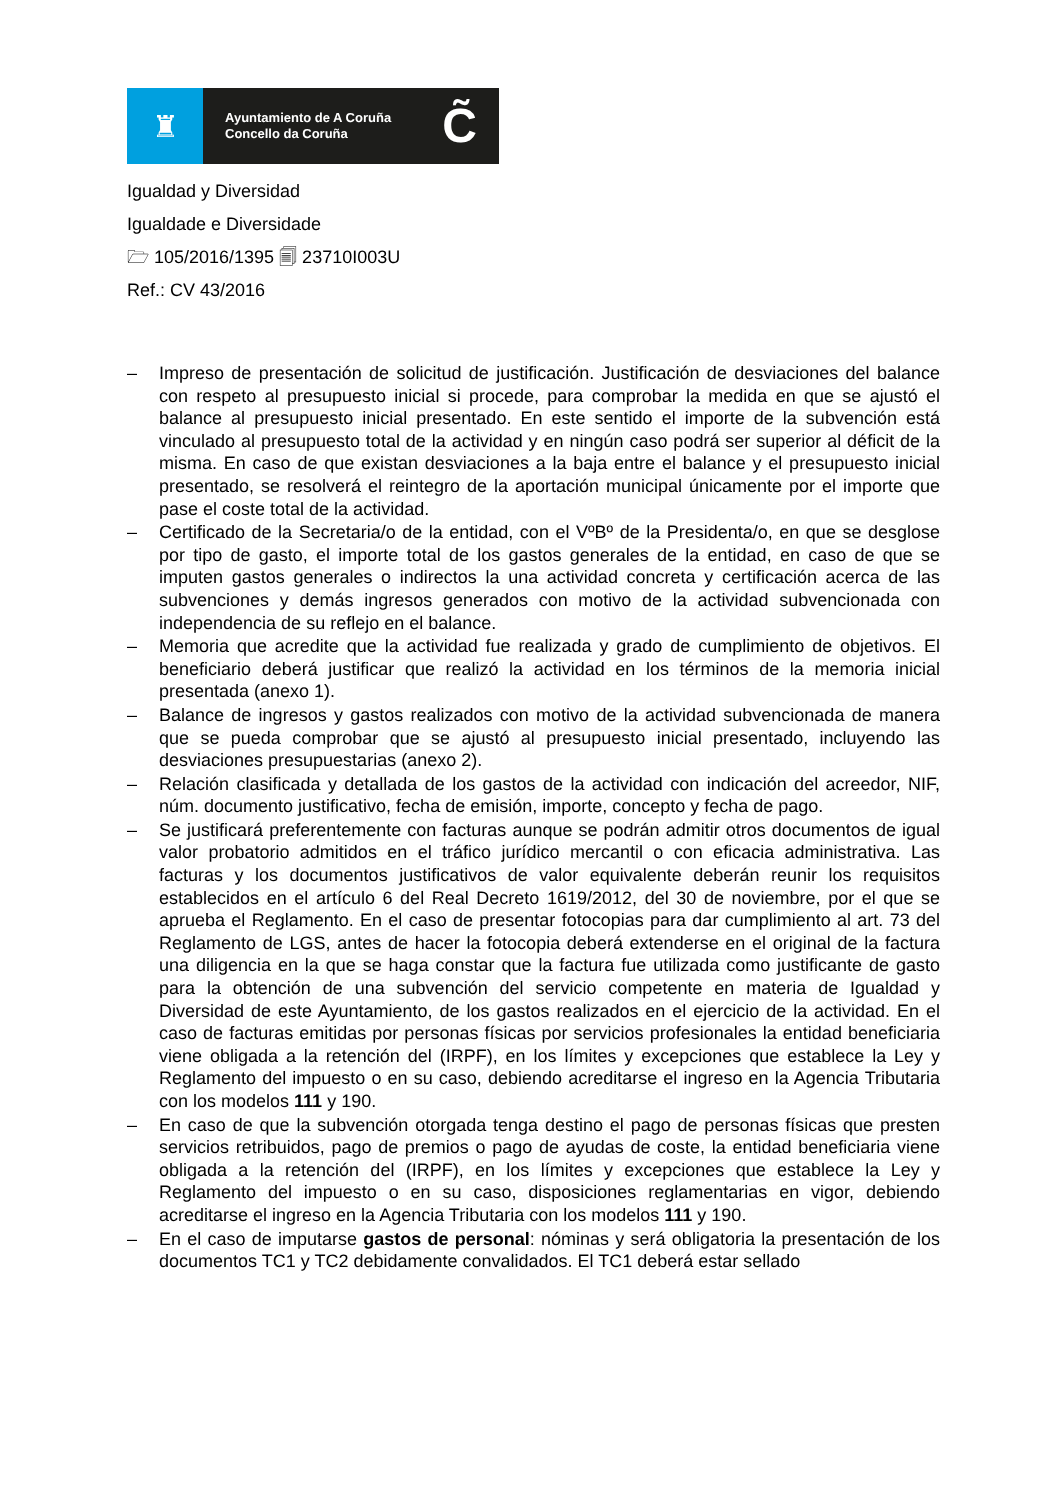♜
Ayuntamiento de A Coruña
Concello da Coruña
C̃
Igualdad y Diversidad
Igualdade e Diversidade
🗁 105/2016/1395 🗐 23710I003U
Ref.: CV 43/2016
– Impreso de presentación de solicitud de justificación. Justificación de desviaciones del balance con respeto al presupuesto inicial si procede, para comprobar la medida en que se ajustó el balance al presupuesto inicial presentado. En este sentido el importe de la subvención está vinculado al presupuesto total de la actividad y en ningún caso podrá ser superior al déficit de la misma. En caso de que existan desviaciones a la baja entre el balance y el presupuesto inicial presentado, se resolverá el reintegro de la aportación municipal únicamente por el importe que pase el coste total de la actividad.
– Certificado de la Secretaria/o de la entidad, con el VºBº de la Presidenta/o, en que se desglose por tipo de gasto, el importe total de los gastos generales de la entidad, en caso de que se imputen gastos generales o indirectos la una actividad concreta y certificación acerca de las subvenciones y demás ingresos generados con motivo de la actividad subvencionada con independencia de su reflejo en el balance.
– Memoria que acredite que la actividad fue realizada y grado de cumplimiento de objetivos. El beneficiario deberá justificar que realizó la actividad en los términos de la memoria inicial presentada (anexo 1).
– Balance de ingresos y gastos realizados con motivo de la actividad subvencionada de manera que se pueda comprobar que se ajustó al presupuesto inicial presentado, incluyendo las desviaciones presupuestarias (anexo 2).
– Relación clasificada y detallada de los gastos de la actividad con indicación del acreedor, NIF, núm. documento justificativo, fecha de emisión, importe, concepto y fecha de pago.
– Se justificará preferentemente con facturas aunque se podrán admitir otros documentos de igual valor probatorio admitidos en el tráfico jurídico mercantil o con eficacia administrativa. Las facturas y los documentos justificativos de valor equivalente deberán reunir los requisitos establecidos en el artículo 6 del Real Decreto 1619/2012, del 30 de noviembre, por el que se aprueba el Reglamento. En el caso de presentar fotocopias para dar cumplimiento al art. 73 del Reglamento de LGS, antes de hacer la fotocopia deberá extenderse en el original de la factura una diligencia en la que se haga constar que la factura fue utilizada como justificante de gasto para la obtención de una subvención del servicio competente en materia de Igualdad y Diversidad de este Ayuntamiento, de los gastos realizados en el ejercicio de la actividad. En el caso de facturas emitidas por personas físicas por servicios profesionales la entidad beneficiaria viene obligada a la retención del (IRPF), en los límites y excepciones que establece la Ley y Reglamento del impuesto o en su caso, debiendo acreditarse el ingreso en la Agencia Tributaria con los modelos 111 y 190.
– En caso de que la subvención otorgada tenga destino el pago de personas físicas que presten servicios retribuidos, pago de premios o pago de ayudas de coste, la entidad beneficiaria viene obligada a la retención del (IRPF), en los límites y excepciones que establece la Ley y Reglamento del impuesto o en su caso, disposiciones reglamentarias en vigor, debiendo acreditarse el ingreso en la Agencia Tributaria con los modelos 111 y 190.
– En el caso de imputarse gastos de personal: nóminas y será obligatoria la presentación de los documentos TC1 y TC2 debidamente convalidados. El TC1 deberá estar sellado